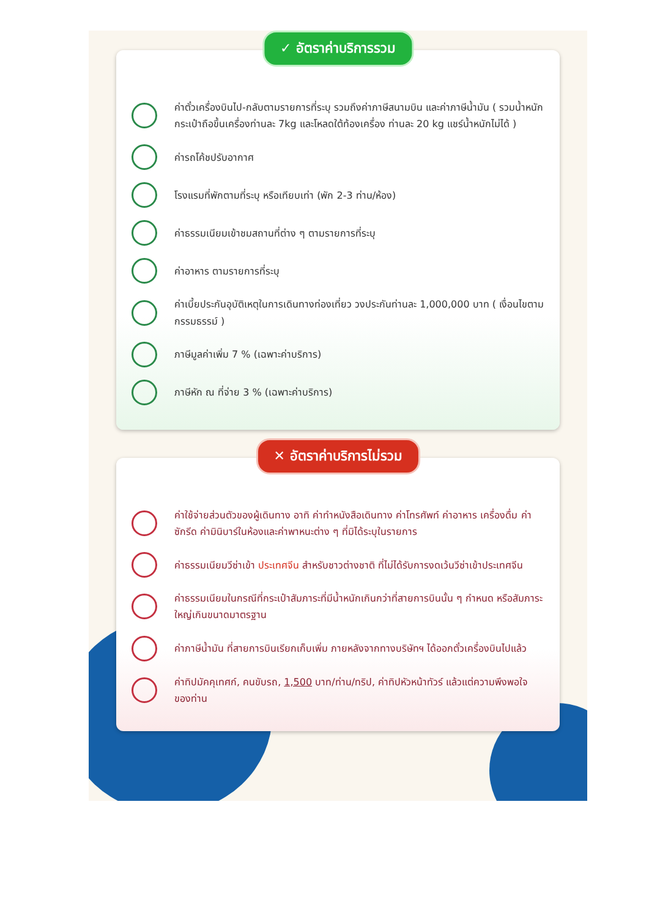✓ อัตราค่าบริการรวม
ค่าตั๋วเครื่องบินไป-กลับตามรายการที่ระบุ รวมถึงค่าภาษีสนามบิน และค่าภาษีน้ำมัน ( รวมน้ำหนักกระเป๋าถือขึ้นเครื่องท่านละ 7kg และโหลดใต้ท้องเครื่อง ท่านละ 20 kg แชร์น้ำหนักไม่ได้ )
ค่ารถโค้ชปรับอากาศ
โรงแรมที่พักตามที่ระบุ หรือเทียบเท่า (พัก 2-3 ท่าน/ห้อง)
ค่าธรรมเนียมเข้าชมสถานที่ต่าง ๆ ตามรายการที่ระบุ
ค่าอาหาร ตามรายการที่ระบุ
ค่าเบี้ยประกันอุบัติเหตุในการเดินทางท่องเที่ยว วงประกันท่านละ 1,000,000 บาท ( เงื่อนไขตามกรรมธรรม์ )
ภาษีมูลค่าเพิ่ม 7 % (เฉพาะค่าบริการ)
ภาษีหัก ณ ที่จ่าย 3 % (เฉพาะค่าบริการ)
✕ อัตราค่าบริการไม่รวม
ค่าใช้จ่ายส่วนตัวของผู้เดินทาง อาทิ ค่าทำหนังสือเดินทาง ค่าโทรศัพท์ ค่าอาหาร เครื่องดื่ม ค่าซักรีด ค่ามินิบาร์ในห้องและค่าพาหนะต่าง ๆ ที่มิได้ระบุในรายการ
ค่าธรรมเนียมวีซ่าเข้า ประเทศจีน สำหรับชาวต่างชาติ ที่ไม่ได้รับการงดเว้นวีซ่าเข้าประเทศจีน
ค่าธรรมเนียมในกรณีที่กระเป๋าสัมภาระที่มีน้ำหนักเกินกว่าที่สายการบินนั้น ๆ กำหนด หรือสัมภาระใหญ่เกินขนาดมาตรฐาน
ค่าภาษีน้ำมัน ที่สายการบินเรียกเก็บเพิ่ม ภายหลังจากทางบริษัทฯ ได้ออกตั๋วเครื่องบินไปแล้ว
ค่าทิปมัคคุเทศก์, คนขับรถ, 1,500 บาท/ท่าน/ทริป, ค่าทิปหัวหน้าทัวร์ แล้วแต่ความพึงพอใจของท่าน